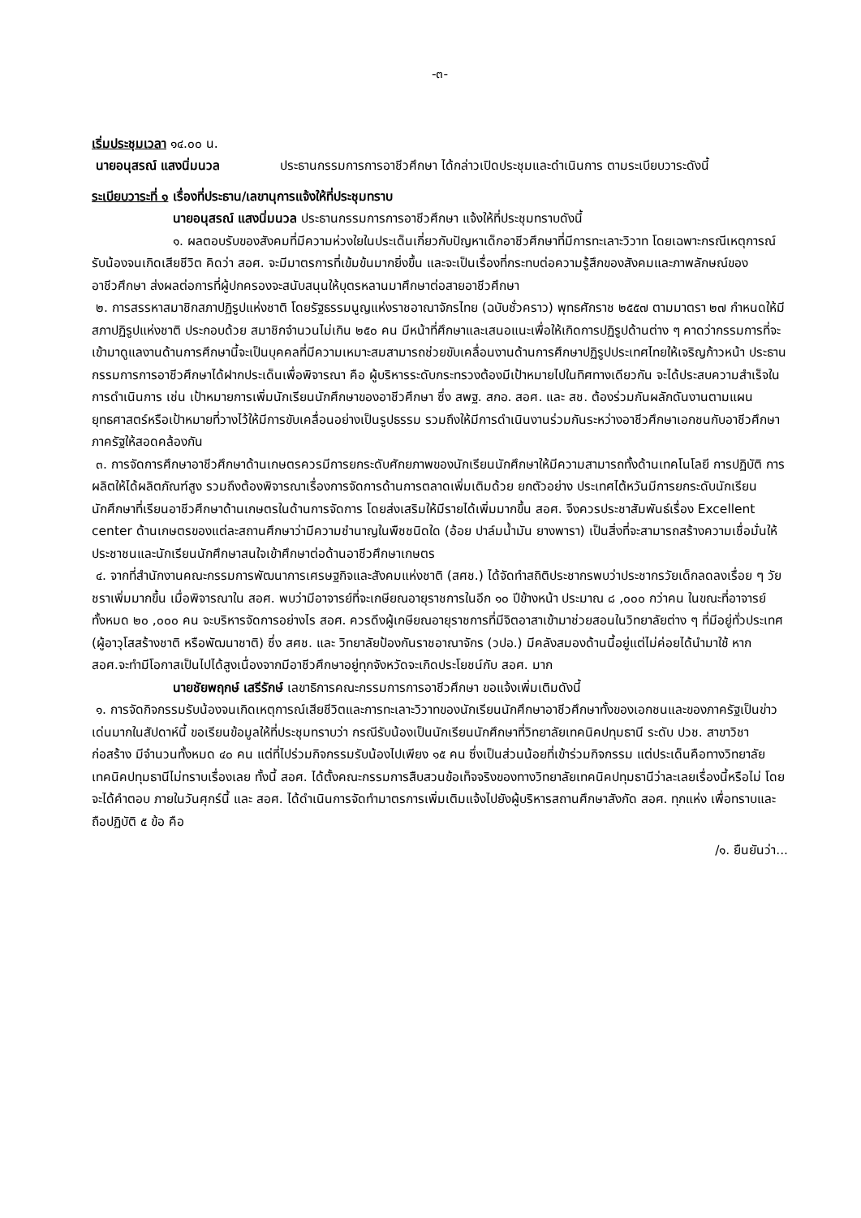-๓-
เริ่มประชุมเวลา ๑๔.๐๐ น.
นายอนุสรณ์ แสงนิ่มนวล ประธานกรรมการการอาชีวศึกษา ได้กล่าวเปิดประชุมและดำเนินการ ตามระเบียบวาระดังนี้
ระเบียบวาระที่ ๑ เรื่องที่ประธาน/เลขานุการแจ้งให้ที่ประชุมทราบ
นายอนุสรณ์ แสงนิ่มนวล ประธานกรรมการการอาชีวศึกษา แจ้งให้ที่ประชุมทราบดังนี้
๑. ผลตอบรับของสังคมที่มีความห่วงใยในประเด็นเกี่ยวกับปัญหาเด็กอาชีวศึกษาที่มีการทะเลาะวิวาท โดยเฉพาะกรณีเหตุการณ์รับน้องจนเกิดเสียชีวิต คิดว่า สอศ. จะมีมาตรการที่เข้มข้นมากยิ่งขึ้น และจะเป็นเรื่องที่กระทบต่อความรู้สึกของสังคมและภาพลักษณ์ของอาชีวศึกษา ส่งผลต่อการที่ผู้ปกครองจะสนับสนุนให้บุตรหลานมาศึกษาต่อสายอาชีวศึกษา
๒. การสรรหาสมาชิกสภาปฏิรูปแห่งชาติ โดยรัฐธรรมนูญแห่งราชอาณาจักรไทย (ฉบับชั่วคราว) พุทธศักราช ๒๕๕๗ ตามมาตรา ๒๗ กำหนดให้มีสภาปฏิรูปแห่งชาติ ประกอบด้วย สมาชิกจำนวนไม่เกิน ๒๕๐ คน มีหน้าที่ศึกษาและเสนอแนะเพื่อให้เกิดการปฏิรูปด้านต่าง ๆ คาดว่ากรรมการที่จะเข้ามาดูแลงานด้านการศึกษานี้จะเป็นบุคคลที่มีความเหมาะสมสามารถช่วยขับเคลื่อนงานด้านการศึกษาปฏิรูปประเทศไทยให้เจริญก้าวหน้า ประธานกรรมการการอาชีวศึกษาได้ฝากประเด็นเพื่อพิจารณา คือ ผู้บริหารระดับกระทรวงต้องมีเป้าหมายไปในทิศทางเดียวกัน จะได้ประสบความสำเร็จในการดำเนินการ เช่น เป้าหมายการเพิ่มนักเรียนนักศึกษาของอาชีวศึกษา ซึ่ง สพฐ. สกอ. สอศ. และ สช. ต้องร่วมกันผลักดันงานตามแผนยุทธศาสตร์หรือเป้าหมายที่วางไว้ให้มีการขับเคลื่อนอย่างเป็นรูปธรรม รวมถึงให้มีการดำเนินงานร่วมกันระหว่างอาชีวศึกษาเอกชนกับอาชีวศึกษาภาครัฐให้สอดคล้องกัน
๓. การจัดการศึกษาอาชีวศึกษาด้านเกษตรควรมีการยกระดับศักยภาพของนักเรียนนักศึกษาให้มีความสามารถทั้งด้านเทคโนโลยี การปฏิบัติ การผลิตให้ได้ผลิตภัณฑ์สูง รวมถึงต้องพิจารณาเรื่องการจัดการด้านการตลาดเพิ่มเติมด้วย ยกตัวอย่าง ประเทศไต้หวันมีการยกระดับนักเรียนนักศึกษาที่เรียนอาชีวศึกษาด้านเกษตรในด้านการจัดการ โดยส่งเสริมให้มีรายได้เพิ่มมากขึ้น สอศ. จึงควรประชาสัมพันธ์เรื่อง Excellent center ด้านเกษตรของแต่ละสถานศึกษาว่ามีความชำนาญในพืชชนิดใด (อ้อย ปาล์มน้ำมัน ยางพารา) เป็นสิ่งที่จะสามารถสร้างความเชื่อมั่นให้ประชาชนและนักเรียนนักศึกษาสนใจเข้าศึกษาต่อด้านอาชีวศึกษาเกษตร
๔. จากที่สำนักงานคณะกรรมการพัฒนาการเศรษฐกิจและสังคมแห่งชาติ (สศช.) ได้จัดทำสถิติประชากรพบว่าประชากรวัยเด็กลดลงเรื่อย ๆ วัยชราเพิ่มมากขึ้น เมื่อพิจารณาใน สอศ. พบว่ามีอาจารย์ที่จะเกษียณอายุราชการในอีก ๑๐ ปีข้างหน้า ประมาณ ๘ ,๐๐๐ กว่าคน ในขณะที่อาจารย์ทั้งหมด ๒๐ ,๐๐๐ คน จะบริหารจัดการอย่างไร สอศ. ควรดึงผู้เกษียณอายุราชการที่มีจิตอาสาเข้ามาช่วยสอนในวิทยาลัยต่าง ๆ ที่มีอยู่ทั่วประเทศ (ผู้อาวุโสสร้างชาติ หรือพัฒนาชาติ) ซึ่ง สศช. และ วิทยาลัยป้องกันราชอาณาจักร (วปอ.) มีคลังสมองด้านนี้อยู่แต่ไม่ค่อยได้นำมาใช้ หาก สอศ.จะทำมีโอกาสเป็นไปได้สูงเนื่องจากมีอาชีวศึกษาอยู่ทุกจังหวัดจะเกิดประโยชน์กับ สอศ. มาก
นายชัยพฤกษ์ เสรีรักษ์ เลขาธิการคณะกรรมการการอาชีวศึกษา ขอแจ้งเพิ่มเติมดังนี้
๑. การจัดกิจกรรมรับน้องจนเกิดเหตุการณ์เสียชีวิตและการทะเลาะวิวาทของนักเรียนนักศึกษาอาชีวศึกษาทั้งของเอกชนและของภาครัฐเป็นข่าวเด่นมากในสัปดาห์นี้ ขอเรียนข้อมูลให้ที่ประชุมทราบว่า กรณีรับน้องเป็นนักเรียนนักศึกษาที่วิทยาลัยเทคนิคปทุมธานี ระดับ ปวช. สาขาวิชาก่อสร้าง มีจำนวนทั้งหมด ๔๐ คน แต่ที่ไปร่วมกิจกรรมรับน้องไปเพียง ๑๕ คน ซึ่งเป็นส่วนน้อยที่เข้าร่วมกิจกรรม แต่ประเด็นคือทางวิทยาลัยเทคนิคปทุมธานีไม่ทราบเรื่องเลย ทั้งนี้ สอศ. ได้ตั้งคณะกรรมการสืบสวนข้อเท็จจริงของทางวิทยาลัยเทคนิคปทุมธานีว่าละเลยเรื่องนี้หรือไม่ โดยจะได้คำตอบ ภายในวันศุกร์นี้ และ สอศ. ได้ดำเนินการจัดทำมาตรการเพิ่มเติมแจ้งไปยังผู้บริหารสถานศึกษาสังกัด สอศ. ทุกแห่ง เพื่อทราบและถือปฏิบัติ ๕ ข้อ คือ
/๑. ยืนยันว่า...